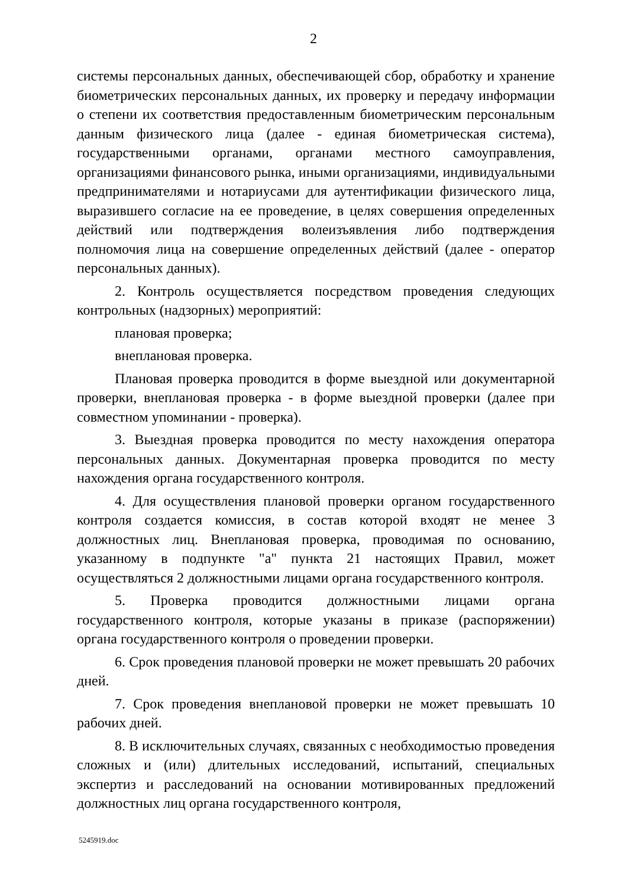2
системы персональных данных, обеспечивающей сбор, обработку и хранение биометрических персональных данных, их проверку и передачу информации о степени их соответствия предоставленным биометрическим персональным данным физического лица (далее - единая биометрическая система), государственными органами, органами местного самоуправления, организациями финансового рынка, иными организациями, индивидуальными предпринимателями и нотариусами для аутентификации физического лица, выразившего согласие на ее проведение, в целях совершения определенных действий или подтверждения волеизъявления либо подтверждения полномочия лица на совершение определенных действий (далее - оператор персональных данных).
2. Контроль осуществляется посредством проведения следующих контрольных (надзорных) мероприятий:
плановая проверка;
внеплановая проверка.
Плановая проверка проводится в форме выездной или документарной проверки, внеплановая проверка - в форме выездной проверки (далее при совместном упоминании - проверка).
3. Выездная проверка проводится по месту нахождения оператора персональных данных. Документарная проверка проводится по месту нахождения органа государственного контроля.
4. Для осуществления плановой проверки органом государственного контроля создается комиссия, в состав которой входят не менее 3 должностных лиц. Внеплановая проверка, проводимая по основанию, указанному в подпункте "а" пункта 21 настоящих Правил, может осуществляться 2 должностными лицами органа государственного контроля.
5. Проверка проводится должностными лицами органа государственного контроля, которые указаны в приказе (распоряжении) органа государственного контроля о проведении проверки.
6. Срок проведения плановой проверки не может превышать 20 рабочих дней.
7. Срок проведения внеплановой проверки не может превышать 10 рабочих дней.
8. В исключительных случаях, связанных с необходимостью проведения сложных и (или) длительных исследований, испытаний, специальных экспертиз и расследований на основании мотивированных предложений должностных лиц органа государственного контроля,
5245919.doc